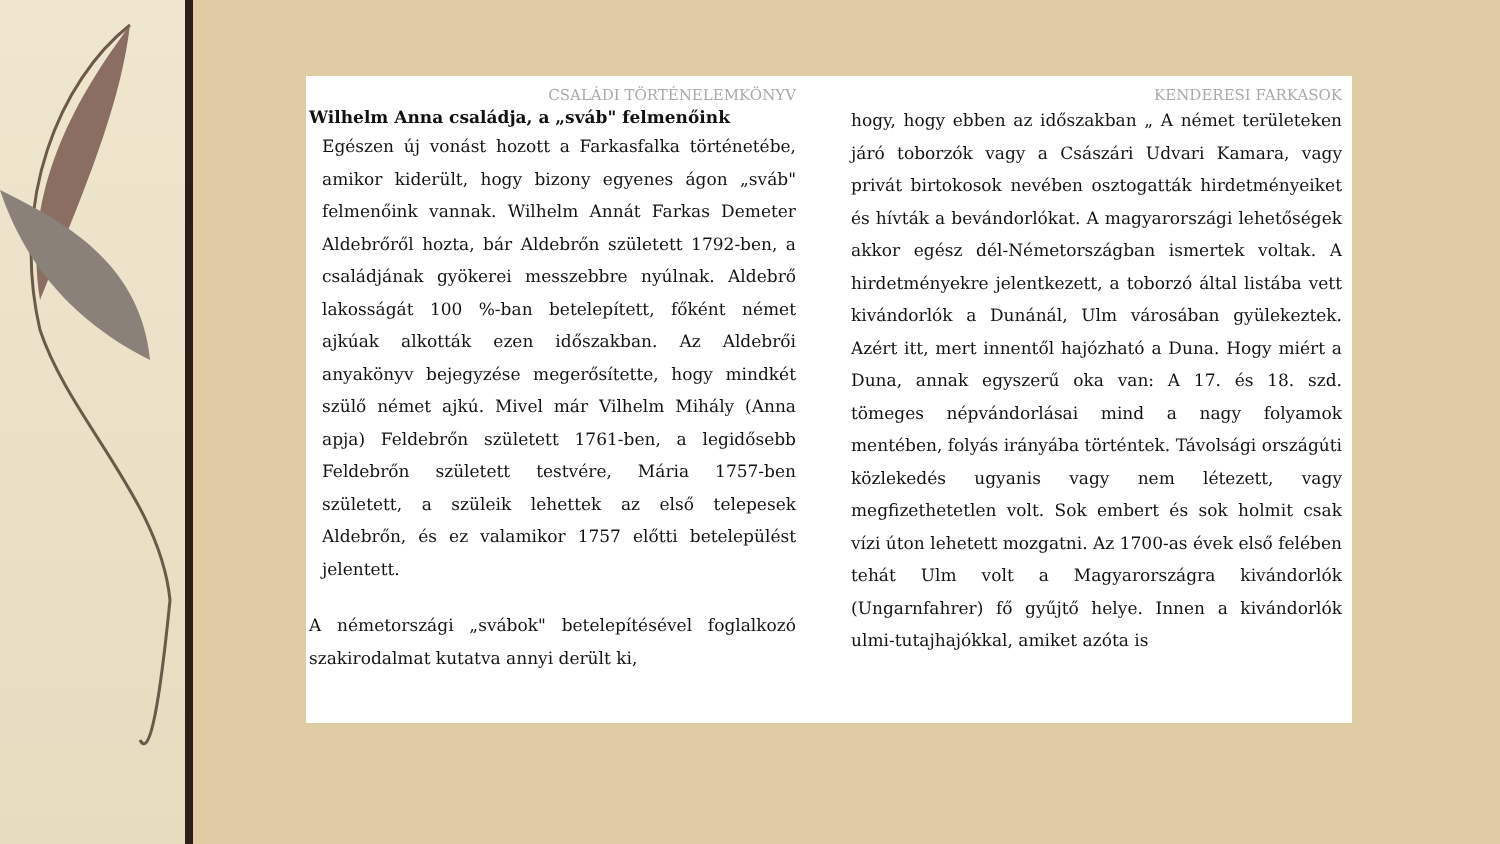CSALÁDI TÖRTÉNELEMKÖNYV
Wilhelm Anna családja, a „sváb" felmenőink
Egészen új vonást hozott a Farkasfalka történetébe, amikor kiderült, hogy bizony egyenes ágon „sváb" felmenőink vannak. Wilhelm Annát Farkas Demeter Aldebrőről hozta, bár Aldebrőn született 1792-ben, a családjának gyökerei messzebbre nyúlnak. Aldebrő lakosságát 100 %-ban betelepített, főként német ajkúak alkották ezen időszakban. Az Aldebrői anyakönyv bejegyzése megerősítette, hogy mindkét szülő német ajkú. Mivel már Vilhelm Mihály (Anna apja) Feldebrőn született 1761-ben, a legidősebb Feldebrőn született testvére, Mária 1757-ben született, a szüleik lehettek az első telepesek Aldebrőn, és ez valamikor 1757 előtti betelepülést jelentett.
A németországi „svábok" betelepítésével foglalkozó szakirodalmat kutatva annyi derült ki,
KENDERESI FARKASOK
hogy, hogy ebben az időszakban „ A német területeken járó toborzók vagy a Császári Udvari Kamara, vagy privát birtokosok nevében osztogatták hirdetményeiket és hívták a bevándorlókat. A magyarországi lehetőségek akkor egész dél-Németországban ismertek voltak. A hirdetményekre jelentkezett, a toborzó által listába vett kivándorlók a Dunánál, Ulm városában gyülekeztek. Azért itt, mert innentől hajózható a Duna. Hogy miért a Duna, annak egyszerű oka van: A 17. és 18. szd. tömeges népvándorlásai mind a nagy folyamok mentében, folyás irányába történtek. Távolsági országúti közlekedés ugyanis vagy nem létezett, vagy megfizethetetlen volt. Sok embert és sok holmit csak vízi úton lehetett mozgatni. Az 1700-as évek első felében tehát Ulm volt a Magyarországra kivándorlók (Ungarnfahrer) fő gyűjtő helye. Innen a kivándorlók ulmi-tutajhajókkal, amiket azóta is